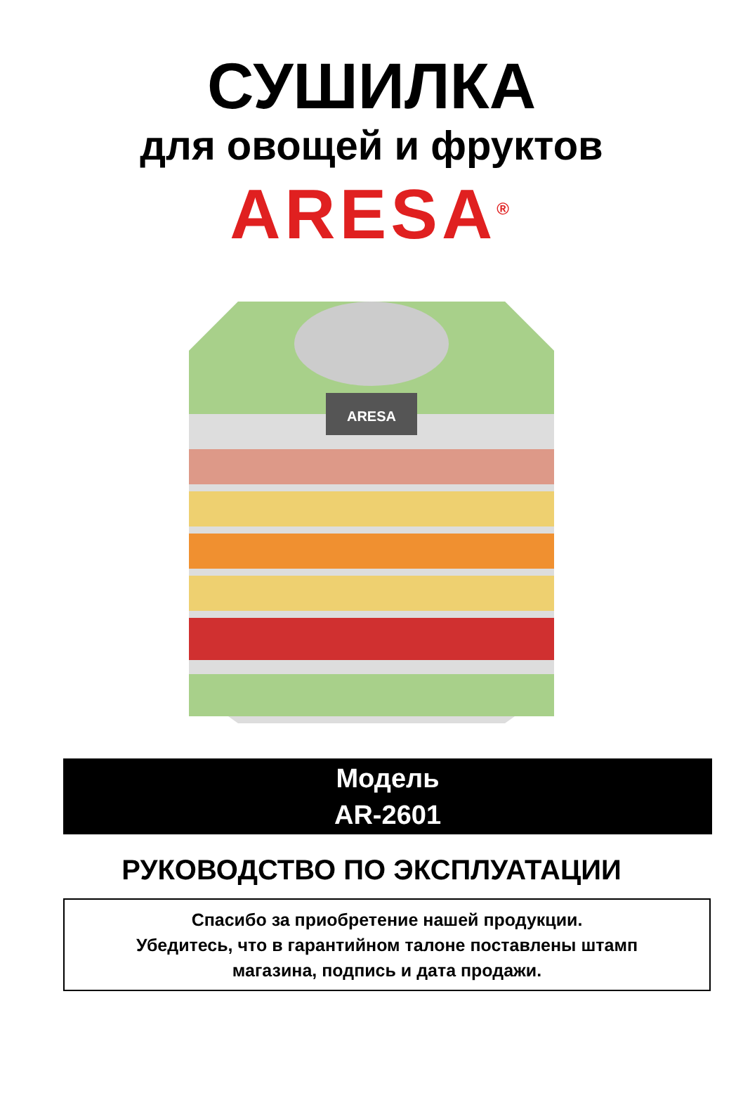СУШИЛКА
для овощей и фруктов
ARESA<sup>®</sup>
ARESA
Модель
AR-2601
РУКОВОДСТВО ПО ЭКСПЛУАТАЦИИ
Спасибо за приобретение нашей продукции.
Убедитесь, что в гарантийном талоне поставлены штамп
магазина, подпись и дата продажи.